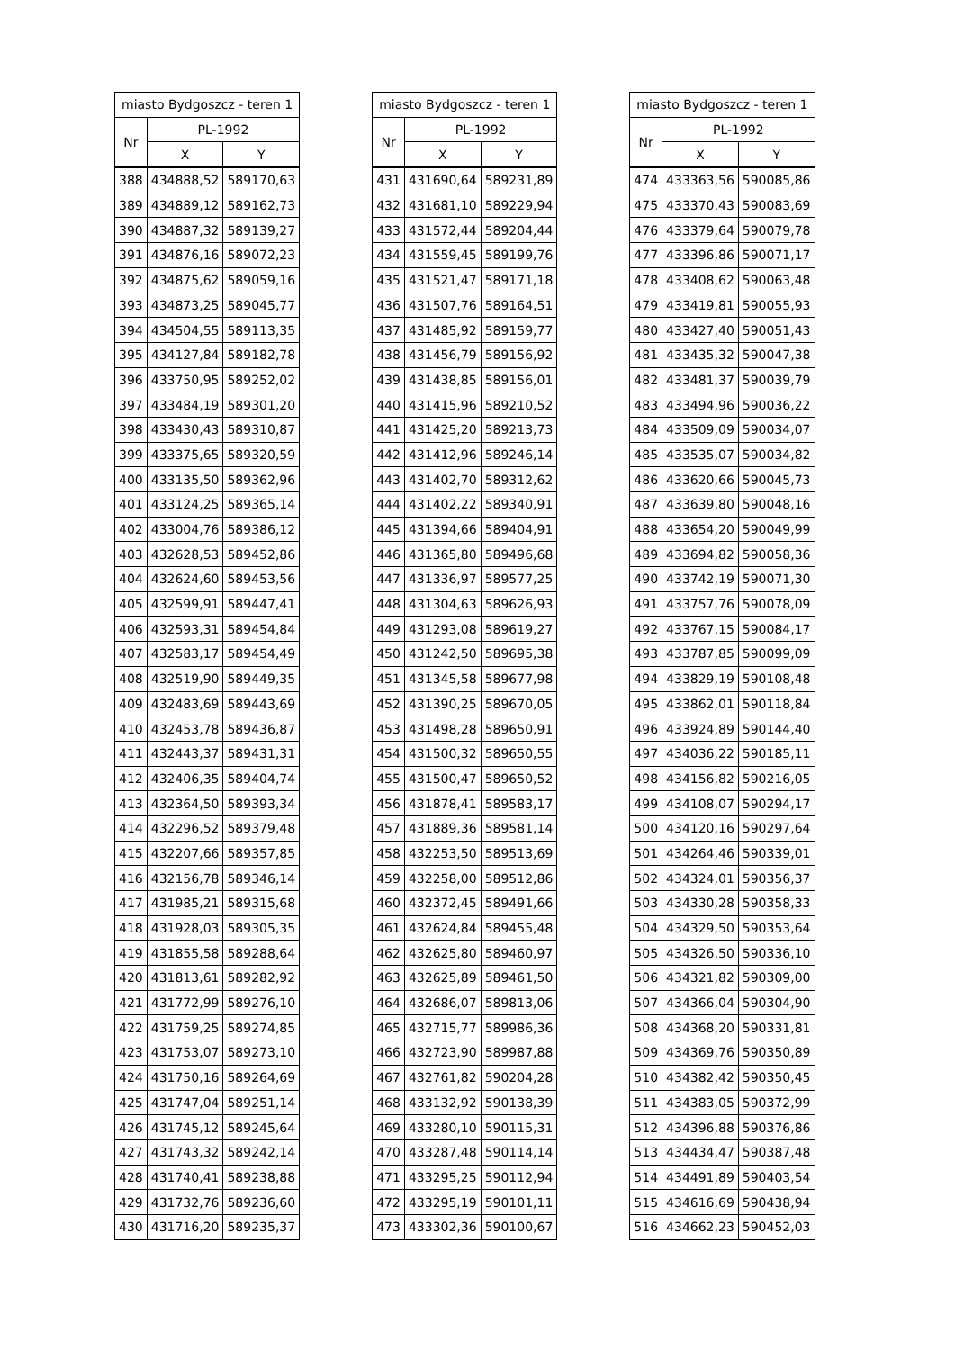| miasto Bydgoszcz - teren 1 | | |
| --- | --- | --- |
| Nr | PL-1992 | |
| | X | Y |
| 388 | 434888,52 | 589170,63 |
| 389 | 434889,12 | 589162,73 |
| 390 | 434887,32 | 589139,27 |
| 391 | 434876,16 | 589072,23 |
| 392 | 434875,62 | 589059,16 |
| 393 | 434873,25 | 589045,77 |
| 394 | 434504,55 | 589113,35 |
| 395 | 434127,84 | 589182,78 |
| 396 | 433750,95 | 589252,02 |
| 397 | 433484,19 | 589301,20 |
| 398 | 433430,43 | 589310,87 |
| 399 | 433375,65 | 589320,59 |
| 400 | 433135,50 | 589362,96 |
| 401 | 433124,25 | 589365,14 |
| 402 | 433004,76 | 589386,12 |
| 403 | 432628,53 | 589452,86 |
| 404 | 432624,60 | 589453,56 |
| 405 | 432599,91 | 589447,41 |
| 406 | 432593,31 | 589454,84 |
| 407 | 432583,17 | 589454,49 |
| 408 | 432519,90 | 589449,35 |
| 409 | 432483,69 | 589443,69 |
| 410 | 432453,78 | 589436,87 |
| 411 | 432443,37 | 589431,31 |
| 412 | 432406,35 | 589404,74 |
| 413 | 432364,50 | 589393,34 |
| 414 | 432296,52 | 589379,48 |
| 415 | 432207,66 | 589357,85 |
| 416 | 432156,78 | 589346,14 |
| 417 | 431985,21 | 589315,68 |
| 418 | 431928,03 | 589305,35 |
| 419 | 431855,58 | 589288,64 |
| 420 | 431813,61 | 589282,92 |
| 421 | 431772,99 | 589276,10 |
| 422 | 431759,25 | 589274,85 |
| 423 | 431753,07 | 589273,10 |
| 424 | 431750,16 | 589264,69 |
| 425 | 431747,04 | 589251,14 |
| 426 | 431745,12 | 589245,64 |
| 427 | 431743,32 | 589242,14 |
| 428 | 431740,41 | 589238,88 |
| 429 | 431732,76 | 589236,60 |
| 430 | 431716,20 | 589235,37 |
| miasto Bydgoszcz - teren 1 | | |
| --- | --- | --- |
| Nr | PL-1992 | |
| | X | Y |
| 431 | 431690,64 | 589231,89 |
| 432 | 431681,10 | 589229,94 |
| 433 | 431572,44 | 589204,44 |
| 434 | 431559,45 | 589199,76 |
| 435 | 431521,47 | 589171,18 |
| 436 | 431507,76 | 589164,51 |
| 437 | 431485,92 | 589159,77 |
| 438 | 431456,79 | 589156,92 |
| 439 | 431438,85 | 589156,01 |
| 440 | 431415,96 | 589210,52 |
| 441 | 431425,20 | 589213,73 |
| 442 | 431412,96 | 589246,14 |
| 443 | 431402,70 | 589312,62 |
| 444 | 431402,22 | 589340,91 |
| 445 | 431394,66 | 589404,91 |
| 446 | 431365,80 | 589496,68 |
| 447 | 431336,97 | 589577,25 |
| 448 | 431304,63 | 589626,93 |
| 449 | 431293,08 | 589619,27 |
| 450 | 431242,50 | 589695,38 |
| 451 | 431345,58 | 589677,98 |
| 452 | 431390,25 | 589670,05 |
| 453 | 431498,28 | 589650,91 |
| 454 | 431500,32 | 589650,55 |
| 455 | 431500,47 | 589650,52 |
| 456 | 431878,41 | 589583,17 |
| 457 | 431889,36 | 589581,14 |
| 458 | 432253,50 | 589513,69 |
| 459 | 432258,00 | 589512,86 |
| 460 | 432372,45 | 589491,66 |
| 461 | 432624,84 | 589455,48 |
| 462 | 432625,80 | 589460,97 |
| 463 | 432625,89 | 589461,50 |
| 464 | 432686,07 | 589813,06 |
| 465 | 432715,77 | 589986,36 |
| 466 | 432723,90 | 589987,88 |
| 467 | 432761,82 | 590204,28 |
| 468 | 433132,92 | 590138,39 |
| 469 | 433280,10 | 590115,31 |
| 470 | 433287,48 | 590114,14 |
| 471 | 433295,25 | 590112,94 |
| 472 | 433295,19 | 590101,11 |
| 473 | 433302,36 | 590100,67 |
| miasto Bydgoszcz - teren 1 | | |
| --- | --- | --- |
| Nr | PL-1992 | |
| | X | Y |
| 474 | 433363,56 | 590085,86 |
| 475 | 433370,43 | 590083,69 |
| 476 | 433379,64 | 590079,78 |
| 477 | 433396,86 | 590071,17 |
| 478 | 433408,62 | 590063,48 |
| 479 | 433419,81 | 590055,93 |
| 480 | 433427,40 | 590051,43 |
| 481 | 433435,32 | 590047,38 |
| 482 | 433481,37 | 590039,79 |
| 483 | 433494,96 | 590036,22 |
| 484 | 433509,09 | 590034,07 |
| 485 | 433535,07 | 590034,82 |
| 486 | 433620,66 | 590045,73 |
| 487 | 433639,80 | 590048,16 |
| 488 | 433654,20 | 590049,99 |
| 489 | 433694,82 | 590058,36 |
| 490 | 433742,19 | 590071,30 |
| 491 | 433757,76 | 590078,09 |
| 492 | 433767,15 | 590084,17 |
| 493 | 433787,85 | 590099,09 |
| 494 | 433829,19 | 590108,48 |
| 495 | 433862,01 | 590118,84 |
| 496 | 433924,89 | 590144,40 |
| 497 | 434036,22 | 590185,11 |
| 498 | 434156,82 | 590216,05 |
| 499 | 434108,07 | 590294,17 |
| 500 | 434120,16 | 590297,64 |
| 501 | 434264,46 | 590339,01 |
| 502 | 434324,01 | 590356,37 |
| 503 | 434330,28 | 590358,33 |
| 504 | 434329,50 | 590353,64 |
| 505 | 434326,50 | 590336,10 |
| 506 | 434321,82 | 590309,00 |
| 507 | 434366,04 | 590304,90 |
| 508 | 434368,20 | 590331,81 |
| 509 | 434369,76 | 590350,89 |
| 510 | 434382,42 | 590350,45 |
| 511 | 434383,05 | 590372,99 |
| 512 | 434396,88 | 590376,86 |
| 513 | 434434,47 | 590387,48 |
| 514 | 434491,89 | 590403,54 |
| 515 | 434616,69 | 590438,94 |
| 516 | 434662,23 | 590452,03 |